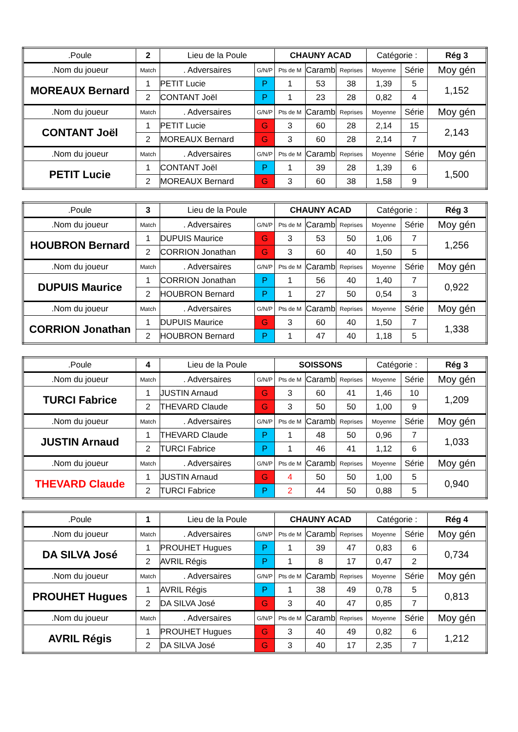| .Poule | 2 | Lieu de la Poule | | CHAUNY ACAD | | | Catégorie : | | Rég 3 |
| .Nom du joueur | Match | . Adversaires | G/N/P | Pts de M | Caramb | Reprises | Moyenne | Série | Moy gén |
| MOREAUX Bernard | 1 | PETIT Lucie | P | 1 | 53 | 38 | 1,39 | 5 | 1,152 |
| | 2 | CONTANT Joël | P | 1 | 23 | 28 | 0,82 | 4 | |
| .Nom du joueur | Match | . Adversaires | G/N/P | Pts de M | Caramb | Reprises | Moyenne | Série | Moy gén |
| CONTANT Joël | 1 | PETIT Lucie | G | 3 | 60 | 28 | 2,14 | 15 | 2,143 |
| | 2 | MOREAUX Bernard | G | 3 | 60 | 28 | 2,14 | 7 | |
| .Nom du joueur | Match | . Adversaires | G/N/P | Pts de M | Caramb | Reprises | Moyenne | Série | Moy gén |
| PETIT Lucie | 1 | CONTANT Joël | P | 1 | 39 | 28 | 1,39 | 6 | 1,500 |
| | 2 | MOREAUX Bernard | G | 3 | 60 | 38 | 1,58 | 9 | |
| .Poule | 3 | Lieu de la Poule | | CHAUNY ACAD | | | Catégorie : | | Rég 3 |
| .Nom du joueur | Match | . Adversaires | G/N/P | Pts de M | Caramb | Reprises | Moyenne | Série | Moy gén |
| HOUBRON Bernard | 1 | DUPUIS Maurice | G | 3 | 53 | 50 | 1,06 | 7 | 1,256 |
| | 2 | CORRION Jonathan | G | 3 | 60 | 40 | 1,50 | 5 | |
| .Nom du joueur | Match | . Adversaires | G/N/P | Pts de M | Caramb | Reprises | Moyenne | Série | Moy gén |
| DUPUIS Maurice | 1 | CORRION Jonathan | P | 1 | 56 | 40 | 1,40 | 7 | 0,922 |
| | 2 | HOUBRON Bernard | P | 1 | 27 | 50 | 0,54 | 3 | |
| .Nom du joueur | Match | . Adversaires | G/N/P | Pts de M | Caramb | Reprises | Moyenne | Série | Moy gén |
| CORRION Jonathan | 1 | DUPUIS Maurice | G | 3 | 60 | 40 | 1,50 | 7 | 1,338 |
| | 2 | HOUBRON Bernard | P | 1 | 47 | 40 | 1,18 | 5 | |
| .Poule | 4 | Lieu de la Poule | | SOISSONS | | | Catégorie : | | Rég 3 |
| .Nom du joueur | Match | . Adversaires | G/N/P | Pts de M | Caramb | Reprises | Moyenne | Série | Moy gén |
| TURCI Fabrice | 1 | JUSTIN Arnaud | G | 3 | 60 | 41 | 1,46 | 10 | 1,209 |
| | 2 | THEVARD Claude | G | 3 | 50 | 50 | 1,00 | 9 | |
| .Nom du joueur | Match | . Adversaires | G/N/P | Pts de M | Caramb | Reprises | Moyenne | Série | Moy gén |
| JUSTIN Arnaud | 1 | THEVARD Claude | P | 1 | 48 | 50 | 0,96 | 7 | 1,033 |
| | 2 | TURCI Fabrice | P | 1 | 46 | 41 | 1,12 | 6 | |
| .Nom du joueur | Match | . Adversaires | G/N/P | Pts de M | Caramb | Reprises | Moyenne | Série | Moy gén |
| THEVARD Claude | 1 | JUSTIN Arnaud | G | 4 | 50 | 50 | 1,00 | 5 | 0,940 |
| | 2 | TURCI Fabrice | P | 2 | 44 | 50 | 0,88 | 5 | |
| .Poule | 1 | Lieu de la Poule | | CHAUNY ACAD | | | Catégorie : | | Rég 4 |
| .Nom du joueur | Match | . Adversaires | G/N/P | Pts de M | Caramb | Reprises | Moyenne | Série | Moy gén |
| DA SILVA José | 1 | PROUHET Hugues | P | 1 | 39 | 47 | 0,83 | 6 | 0,734 |
| | 2 | AVRIL Régis | P | 1 | 8 | 17 | 0,47 | 2 | |
| .Nom du joueur | Match | . Adversaires | G/N/P | Pts de M | Caramb | Reprises | Moyenne | Série | Moy gén |
| PROUHET Hugues | 1 | AVRIL Régis | P | 1 | 38 | 49 | 0,78 | 5 | 0,813 |
| | 2 | DA SILVA José | G | 3 | 40 | 47 | 0,85 | 7 | |
| .Nom du joueur | Match | . Adversaires | G/N/P | Pts de M | Caramb | Reprises | Moyenne | Série | Moy gén |
| AVRIL Régis | 1 | PROUHET Hugues | G | 3 | 40 | 49 | 0,82 | 6 | 1,212 |
| | 2 | DA SILVA José | G | 3 | 40 | 17 | 2,35 | 7 | |